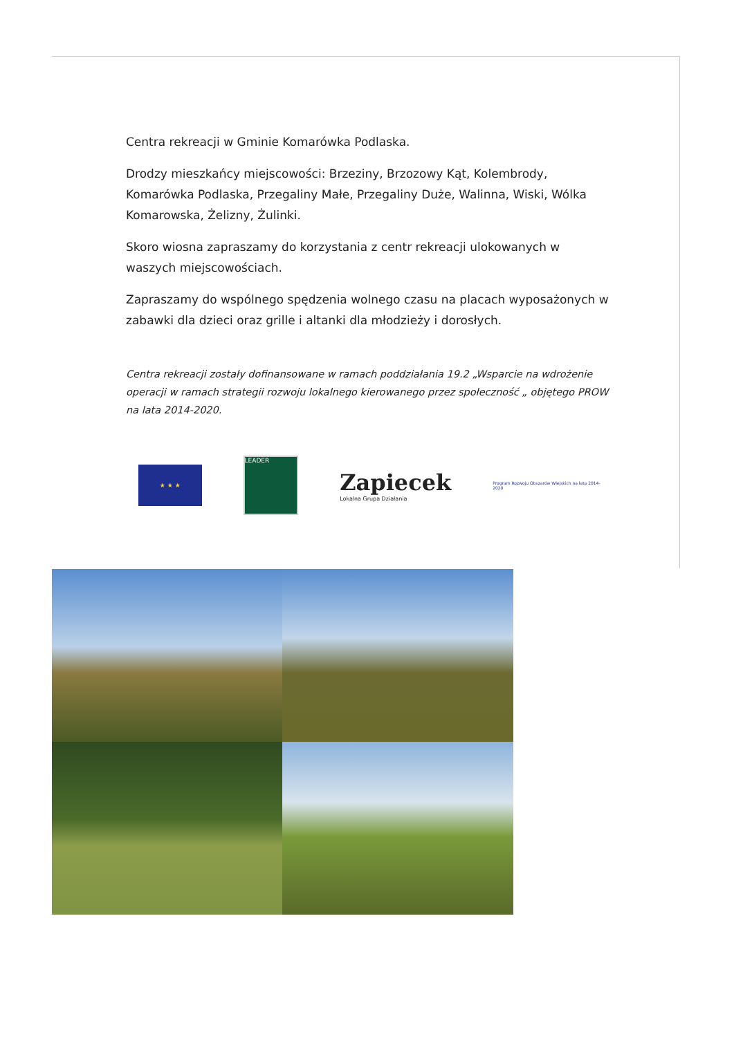Centra rekreacji w Gminie Komarówka Podlaska.
Drodzy mieszkańcy miejscowości: Brzeziny, Brzozowy Kąt, Kolembrody, Komarówka Podlaska, Przegaliny Małe, Przegaliny Duże, Walinna, Wiski, Wólka Komarowska, Żelizny, Żulinki.
Skoro wiosna zapraszamy do korzystania z centr rekreacji ulokowanych w waszych miejscowościach.
Zapraszamy do wspólnego spędzenia wolnego czasu na placach wyposażonych w zabawki dla dzieci oraz grille i altanki dla młodzieży i dorosłych.
Centra rekreacji zostały dofinansowane w ramach poddziałania 19.2 „Wsparcie na wdrożenie operacji w ramach strategii rozwoju lokalnego kierowanego przez społeczność „ objętego PROW na lata 2014-2020.
★ ★ ★
LEADER
Zapiecek
Lokalna Grupa Działania
Program Rozwoju Obszarów Wiejskich na lata 2014-2020